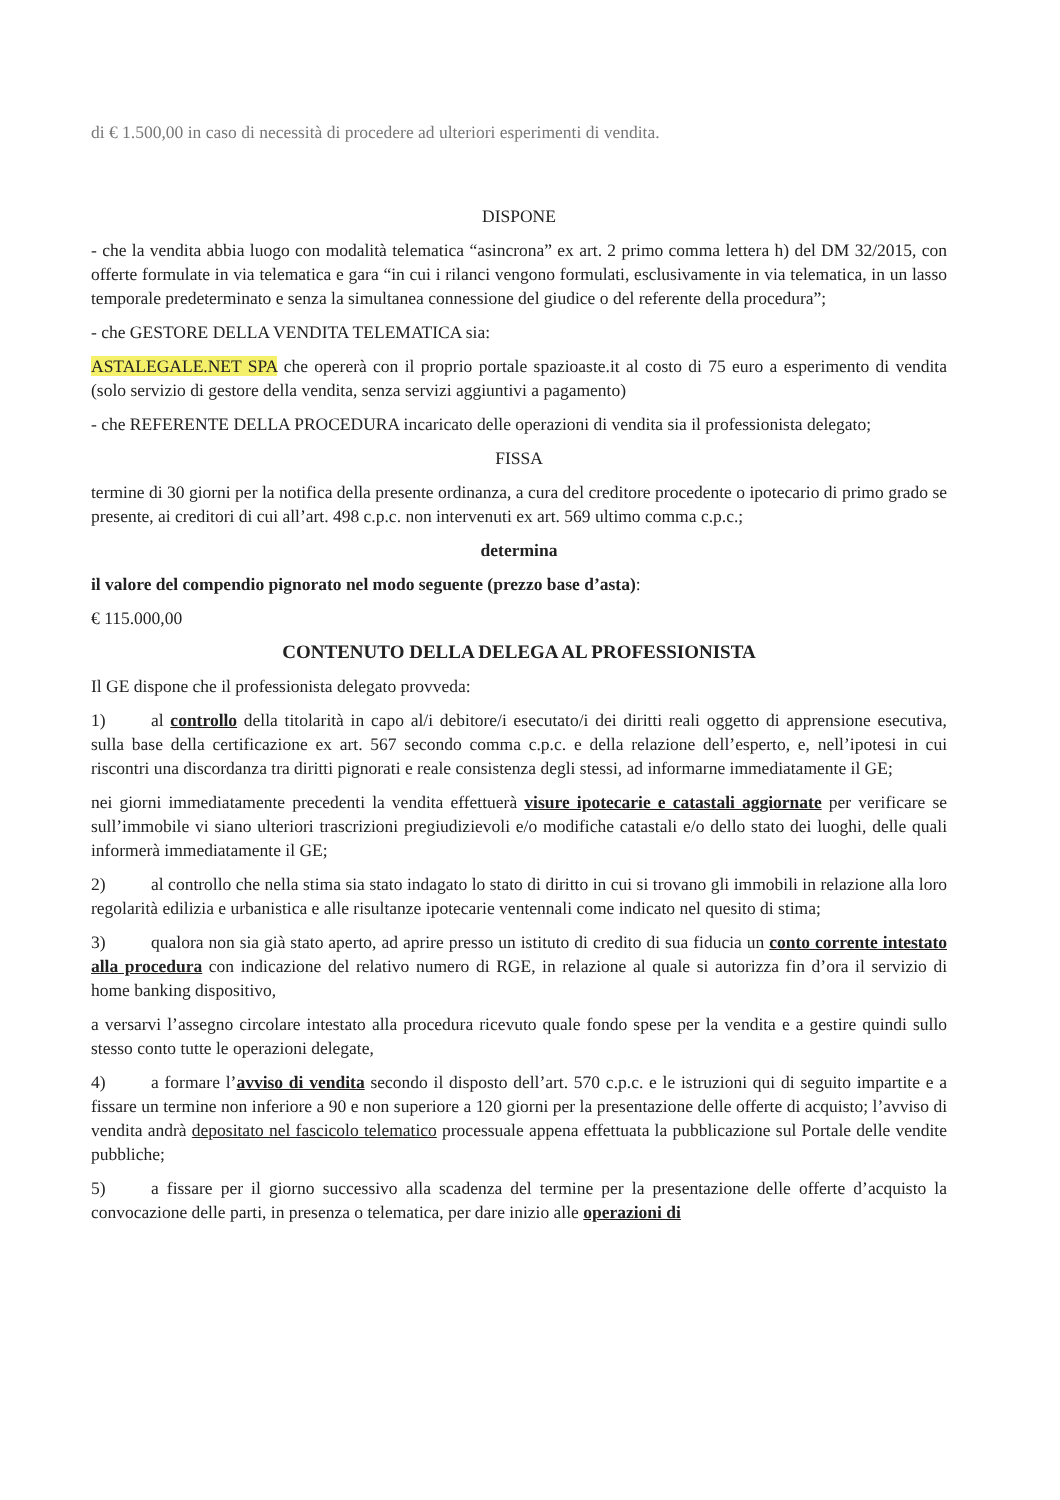di € 1.500,00 in caso di necessità di procedere ad ulteriori esperimenti di vendita.
DISPONE
- che la vendita abbia luogo con modalità telematica “asincrona” ex art. 2 primo comma lettera h) del DM 32/2015, con offerte formulate in via telematica e gara “in cui i rilanci vengono formulati, esclusivamente in via telematica, in un lasso temporale predeterminato e senza la simultanea connessione del giudice o del referente della procedura”;
- che GESTORE DELLA VENDITA TELEMATICA sia:
ASTALEGALE.NET SPA che opererà con il proprio portale spazioaste.it al costo di 75 euro a esperimento di vendita (solo servizio di gestore della vendita, senza servizi aggiuntivi a pagamento)
- che REFERENTE DELLA PROCEDURA incaricato delle operazioni di vendita sia il professionista delegato;
FISSA
termine di 30 giorni per la notifica della presente ordinanza, a cura del creditore procedente o ipotecario di primo grado se presente, ai creditori di cui all’art. 498 c.p.c. non intervenuti ex art. 569 ultimo comma c.p.c.;
determina
il valore del compendio pignorato nel modo seguente (prezzo base d’asta):
€ 115.000,00
CONTENUTO DELLA DELEGA AL PROFESSIONISTA
Il GE dispone che il professionista delegato provveda:
1) al controllo della titolarità in capo al/i debitore/i esecutato/i dei diritti reali oggetto di apprensione esecutiva, sulla base della certificazione ex art. 567 secondo comma c.p.c. e della relazione dell’esperto, e, nell’ipotesi in cui riscontri una discordanza tra diritti pignorati e reale consistenza degli stessi, ad informarne immediatamente il GE;
nei giorni immediatamente precedenti la vendita effettuerà visure ipotecarie e catastali aggiornate per verificare se sull’immobile vi siano ulteriori trascrizioni pregiudizievoli e/o modifiche catastali e/o dello stato dei luoghi, delle quali informerà immediatamente il GE;
2) al controllo che nella stima sia stato indagato lo stato di diritto in cui si trovano gli immobili in relazione alla loro regolarità edilizia e urbanistica e alle risultanze ipotecarie ventennali come indicato nel quesito di stima;
3) qualora non sia già stato aperto, ad aprire presso un istituto di credito di sua fiducia un conto corrente intestato alla procedura con indicazione del relativo numero di RGE, in relazione al quale si autorizza fin d’ora il servizio di home banking dispositivo,
a versarvi l’assegno circolare intestato alla procedura ricevuto quale fondo spese per la vendita e a gestire quindi sullo stesso conto tutte le operazioni delegate,
4) a formare l’avviso di vendita secondo il disposto dell’art. 570 c.p.c. e le istruzioni qui di seguito impartite e a fissare un termine non inferiore a 90 e non superiore a 120 giorni per la presentazione delle offerte di acquisto; l’avviso di vendita andrà depositato nel fascicolo telematico processuale appena effettuata la pubblicazione sul Portale delle vendite pubbliche;
5) a fissare per il giorno successivo alla scadenza del termine per la presentazione delle offerte d’acquisto la convocazione delle parti, in presenza o telematica, per dare inizio alle operazioni di